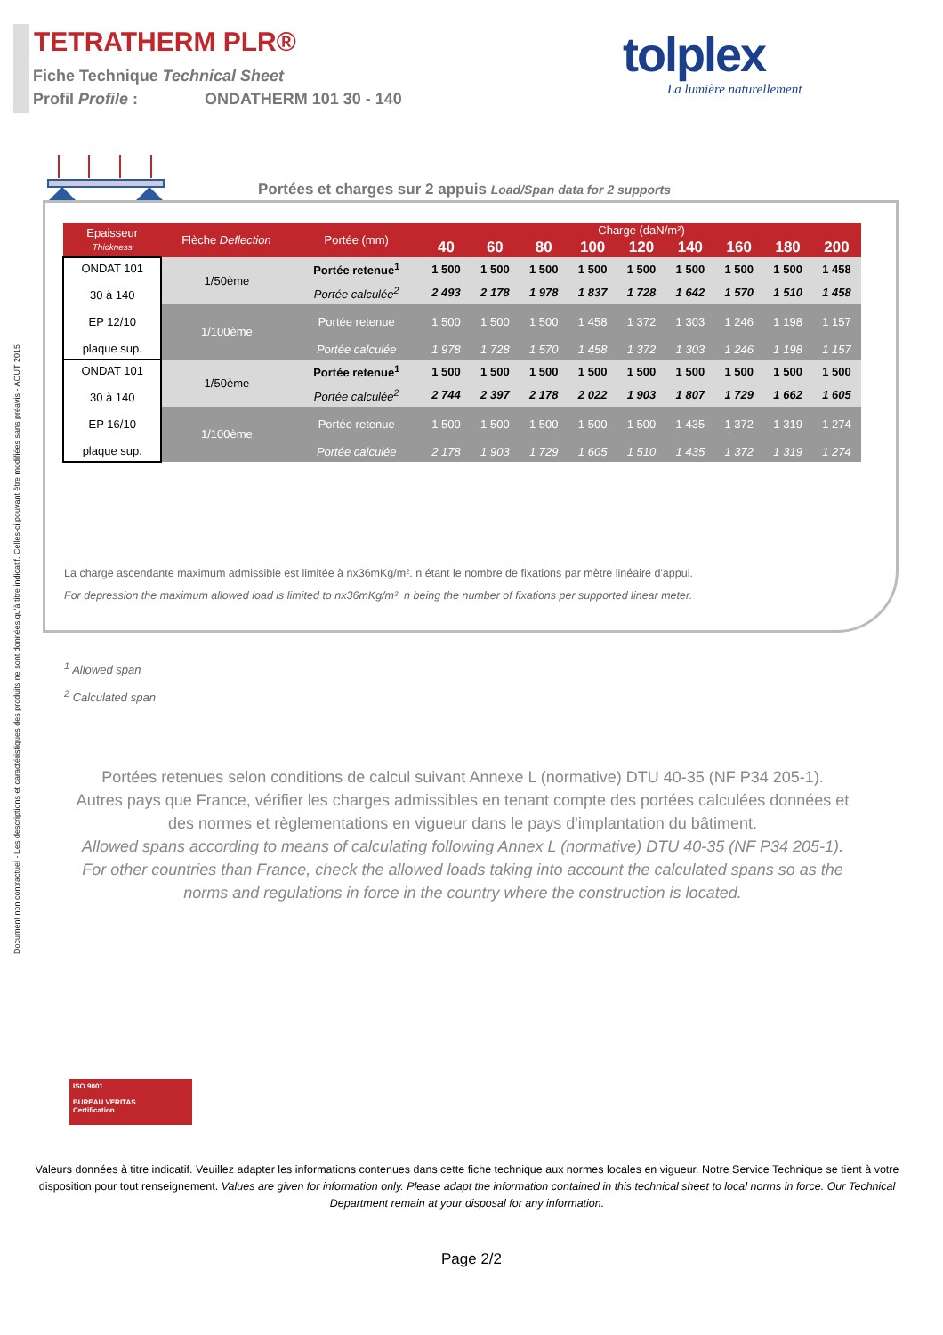Document non contractuel - Les descriptions et caractéristiques des produits ne sont données qu'à titre indicatif. Celles-ci pouvant être modifiées sans préavis - AOUT 2015
TETRATHERM PLR®
Fiche Technique Technical Sheet
Profil Profile : ONDATHERM 101 30 - 140
tolplex
La lumière naturellement
Portées et charges sur 2 appuis Load/Span data for 2 supports
| Epaisseur Thickness | Flèche Deflection | Portée (mm) | Charge (daN/m²) | | | | | | | | |
| --- | --- | --- | --- | --- | --- | --- | --- | --- | --- | --- | --- |
| | | | 40 | 60 | 80 | 100 | 120 | 140 | 160 | 180 | 200 |
| ONDAT 101 30 à 140 EP 12/10 plaque sup. | 1/50ème | Portée retenue<sup>1</sup> | 1 500 | 1 500 | 1 500 | 1 500 | 1 500 | 1 500 | 1 500 | 1 500 | 1 458 |
| | | Portée calculée<sup>2</sup> | 2 493 | 2 178 | 1 978 | 1 837 | 1 728 | 1 642 | 1 570 | 1 510 | 1 458 |
| | 1/100ème | Portée retenue | 1 500 | 1 500 | 1 500 | 1 458 | 1 372 | 1 303 | 1 246 | 1 198 | 1 157 |
| | | Portée calculée | 1 978 | 1 728 | 1 570 | 1 458 | 1 372 | 1 303 | 1 246 | 1 198 | 1 157 |
| ONDAT 101 30 à 140 EP 16/10 plaque sup. | 1/50ème | Portée retenue<sup>1</sup> | 1 500 | 1 500 | 1 500 | 1 500 | 1 500 | 1 500 | 1 500 | 1 500 | 1 500 |
| | | Portée calculée<sup>2</sup> | 2 744 | 2 397 | 2 178 | 2 022 | 1 903 | 1 807 | 1 729 | 1 662 | 1 605 |
| | 1/100ème | Portée retenue | 1 500 | 1 500 | 1 500 | 1 500 | 1 500 | 1 435 | 1 372 | 1 319 | 1 274 |
| | | Portée calculée | 2 178 | 1 903 | 1 729 | 1 605 | 1 510 | 1 435 | 1 372 | 1 319 | 1 274 |
La charge ascendante maximum admissible est limitée à nx36mKg/m². n étant le nombre de fixations par mètre linéaire d'appui.
For depression the maximum allowed load is limited to nx36mKg/m². n being the number of fixations per supported linear meter.
<sup>1</sup> Allowed span
<sup>2</sup> Calculated span
Portées retenues selon conditions de calcul suivant Annexe L (normative) DTU 40-35 (NF P34 205-1).
Autres pays que France, vérifier les charges admissibles en tenant compte des portées calculées données et des normes et règlementations en vigueur dans le pays d'implantation du bâtiment.
Allowed spans according to means of calculating following Annex L (normative) DTU 40-35 (NF P34 205-1).
For other countries than France, check the allowed loads taking into account the calculated spans so as the norms and regulations in force in the country where the construction is located.
ISO 9001
BUREAU VERITAS
Certification
Valeurs données à titre indicatif. Veuillez adapter les informations contenues dans cette fiche technique aux normes locales en vigueur. Notre Service Technique se tient à votre disposition pour tout renseignement. Values are given for information only. Please adapt the information contained in this technical sheet to local norms in force. Our Technical Department remain at your disposal for any information.
Page 2/2